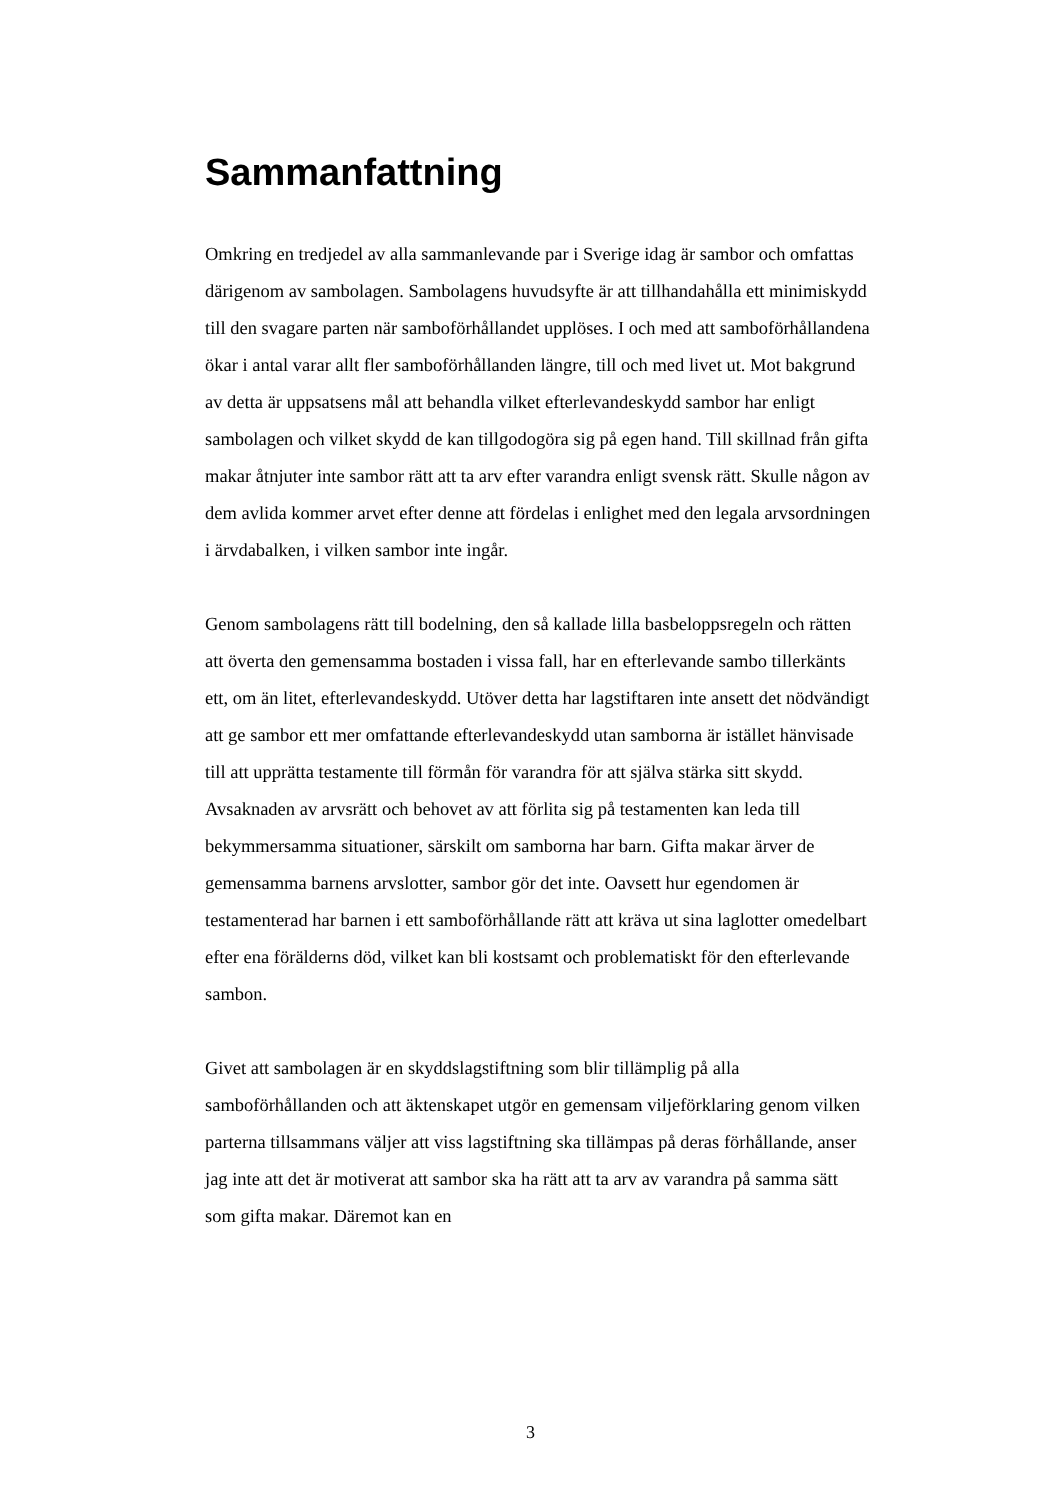Sammanfattning
Omkring en tredjedel av alla sammanlevande par i Sverige idag är sambor och omfattas därigenom av sambolagen. Sambolagens huvudsyfte är att tillhandahålla ett minimiskydd till den svagare parten när samboförhållandet upplöses. I och med att samboförhållandena ökar i antal varar allt fler samboförhållanden längre, till och med livet ut. Mot bakgrund av detta är uppsatsens mål att behandla vilket efterlevandeskydd sambor har enligt sambolagen och vilket skydd de kan tillgodogöra sig på egen hand. Till skillnad från gifta makar åtnjuter inte sambor rätt att ta arv efter varandra enligt svensk rätt. Skulle någon av dem avlida kommer arvet efter denne att fördelas i enlighet med den legala arvsordningen i ärvdabalken, i vilken sambor inte ingår.
Genom sambolagens rätt till bodelning, den så kallade lilla basbeloppsregeln och rätten att överta den gemensamma bostaden i vissa fall, har en efterlevande sambo tillerkänts ett, om än litet, efterlevandeskydd. Utöver detta har lagstiftaren inte ansett det nödvändigt att ge sambor ett mer omfattande efterlevandeskydd utan samborna är istället hänvisade till att upprätta testamente till förmån för varandra för att själva stärka sitt skydd. Avsaknaden av arvsrätt och behovet av att förlita sig på testamenten kan leda till bekymmersamma situationer, särskilt om samborna har barn. Gifta makar ärver de gemensamma barnens arvslotter, sambor gör det inte. Oavsett hur egendomen är testamenterad har barnen i ett samboförhållande rätt att kräva ut sina laglotter omedelbart efter ena förälderns död, vilket kan bli kostsamt och problematiskt för den efterlevande sambon.
Givet att sambolagen är en skyddslagstiftning som blir tillämplig på alla samboförhållanden och att äktenskapet utgör en gemensam viljeförklaring genom vilken parterna tillsammans väljer att viss lagstiftning ska tillämpas på deras förhållande, anser jag inte att det är motiverat att sambor ska ha rätt att ta arv av varandra på samma sätt som gifta makar. Däremot kan en
3